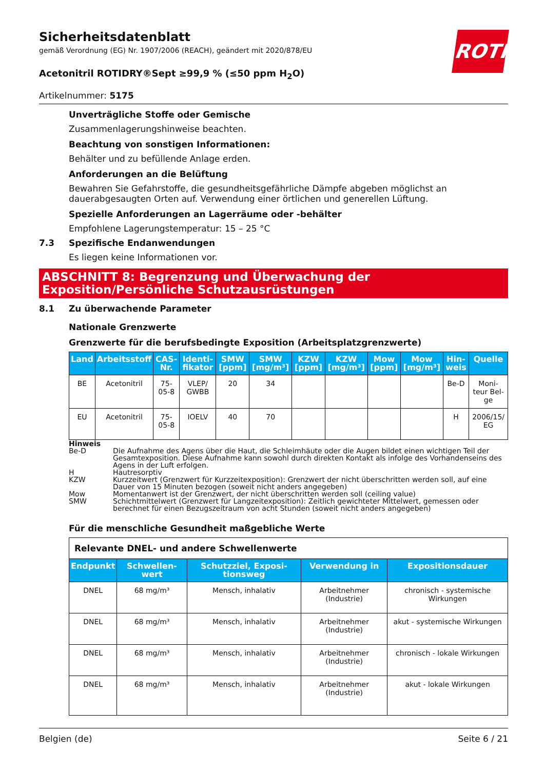ROTH
Sicherheitsdatenblatt
gemäß Verordnung (EG) Nr. 1907/2006 (REACH), geändert mit 2020/878/EU
Acetonitril ROTIDRY®Sept ≥99,9 % (≤50 ppm H<sub>2</sub>O)
Artikelnummer: 5175
Unverträgliche Stoffe oder Gemische
Zusammenlagerungshinweise beachten.
Beachtung von sonstigen Informationen:
Behälter und zu befüllende Anlage erden.
Anforderungen an die Belüftung
Bewahren Sie Gefahrstoffe, die gesundheitsgefährliche Dämpfe abgeben möglichst an dauerabgesaugten Orten auf. Verwendung einer örtlichen und generellen Lüftung.
Spezielle Anforderungen an Lagerräume oder -behälter
Empfohlene Lagerungstemperatur: 15 – 25 °C
7.3 Spezifische Endanwendungen
Es liegen keine Informationen vor.
ABSCHNITT 8: Begrenzung und Überwachung der Exposition/Persönliche Schutzausrüstungen
8.1 Zu überwachende Parameter
Nationale Grenzwerte
Grenzwerte für die berufsbedingte Exposition (Arbeitsplatzgrenzwerte)
| Land | Arbeitsstoff | CAS-Nr. | Identi-fikator | SMW [ppm] | SMW [mg/m³] | KZW [ppm] | KZW [mg/m³] | Mow [ppm] | Mow [mg/m³] | Hin-weis | Quelle |
| --- | --- | --- | --- | --- | --- | --- | --- | --- | --- | --- | --- |
| BE | Acetonitril | 75-05-8 | VLEP/ GWBB | 20 | 34 | | | | | Be-D | Moni-teur Bel-ge |
| EU | Acetonitril | 75-05-8 | IOELV | 40 | 70 | | | | | H | 2006/15/ EG |
Hinweis
Be-D Die Aufnahme des Agens über die Haut, die Schleimhäute oder die Augen bildet einen wichtigen Teil der Gesamtexposition. Diese Aufnahme kann sowohl durch direkten Kontakt als infolge des Vorhandenseins des Agens in der Luft erfolgen.
H Hautresorptiv
KZW Kurzzeitwert (Grenzwert für Kurzzeitexposition): Grenzwert der nicht überschritten werden soll, auf eine Dauer von 15 Minuten bezogen (soweit nicht anders angegeben)
Mow Momentanwert ist der Grenzwert, der nicht überschritten werden soll (ceiling value)
SMW Schichtmittelwert (Grenzwert für Langzeitexposition): Zeitlich gewichteter Mittelwert, gemessen oder berechnet für einen Bezugszeitraum von acht Stunden (soweit nicht anders angegeben)
Für die menschliche Gesundheit maßgebliche Werte
| Relevante DNEL- und andere Schwellenwerte | | | | |
| Endpunkt | Schwellen-wert | Schutzziel, Exposi-tionsweg | Verwendung in | Expositionsdauer |
| DNEL | 68 mg/m³ | Mensch, inhalativ | Arbeitnehmer (Industrie) | chronisch - systemische Wirkungen |
| DNEL | 68 mg/m³ | Mensch, inhalativ | Arbeitnehmer (Industrie) | akut - systemische Wirkungen |
| DNEL | 68 mg/m³ | Mensch, inhalativ | Arbeitnehmer (Industrie) | chronisch - lokale Wirkungen |
| DNEL | 68 mg/m³ | Mensch, inhalativ | Arbeitnehmer (Industrie) | akut - lokale Wirkungen |
Belgien (de) Seite 6 / 21